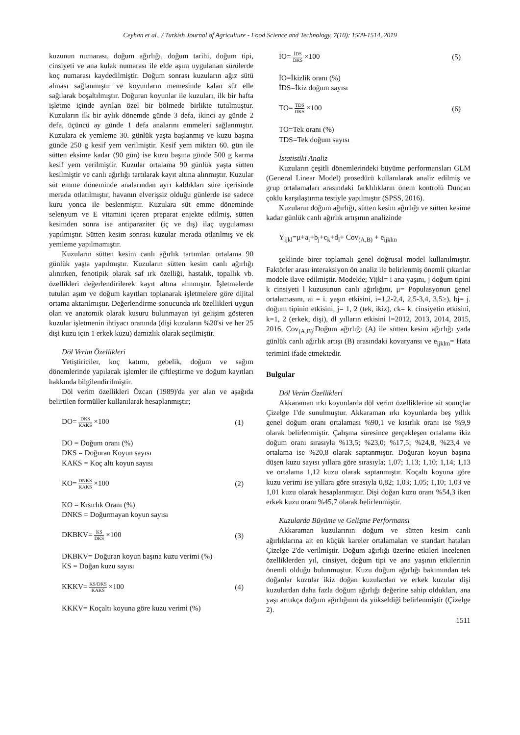Ceyhan et al., / Turkish Journal of Agriculture - Food Science and Technology, 7(10): 1509-1514, 2019
kuzunun numarası, doğum ağırlığı, doğum tarihi, doğum tipi, cinsiyeti ve ana kulak numarası ile elde aşım uygulanan sürülerde koç numarası kaydedilmiştir. Doğum sonrası kuzuların ağız sütü alması sağlanmıştır ve koyunların memesinde kalan süt elle sağılarak boşaltılmıştır. Doğuran koyunlar ile kuzuları, ilk bir hafta işletme içinde ayrılan özel bir bölmede birlikte tutulmuştur. Kuzuların ilk bir aylık dönemde günde 3 defa, ikinci ay günde 2 defa, üçüncü ay günde 1 defa analarını emmeleri sağlanmıştır. Kuzulara ek yemleme 30. günlük yaşta başlanmış ve kuzu başına günde 250 g kesif yem verilmiştir. Kesif yem miktarı 60. gün ile sütten eksime kadar (90 gün) ise kuzu başına günde 500 g karma kesif yem verilmiştir. Kuzular ortalama 90 günlük yaşta sütten kesilmiştir ve canlı ağırlığı tartılarak kayıt altına alınmıştır. Kuzular süt emme döneminde analarından ayrı kaldıkları süre içerisinde merada otlatılmıştır, havanın elverişsiz olduğu günlerde ise sadece kuru yonca ile beslenmiştir. Kuzulara süt emme döneminde selenyum ve E vitamini içeren preparat enjekte edilmiş, sütten kesimden sonra ise antiparaziter (iç ve dış) ilaç uygulaması yapılmıştır. Sütten kesim sonrası kuzular merada otlatılmış ve ek yemleme yapılmamıştır.
Kuzuların sütten kesim canlı ağırlık tartımları ortalama 90 günlük yaşta yapılmıştır. Kuzuların sütten kesim canlı ağırlığı alınırken, fenotipik olarak saf ırk özelliği, hastalık, topallık vb. özellikleri değerlendirilerek kayıt altına alınmıştır. İşletmelerde tutulan aşım ve doğum kayıtları toplanarak işletmelere göre dijital ortama aktarılmıştır. Değerlendirme sonucunda ırk özellikleri uygun olan ve anatomik olarak kusuru bulunmayan iyi gelişim gösteren kuzular işletmenin ihtiyacı oranında (dişi kuzuların %20'si ve her 25 dişi kuzu için 1 erkek kuzu) damızlık olarak seçilmiştir.
Döl Verim Özellikleri
Yetiştiriciler, koç katımı, gebelik, doğum ve sağım dönemlerinde yapılacak işlemler ile çiftleştirme ve doğum kayıtları hakkında bilgilendirilmiştir.
Döl verim özellikleri Özcan (1989)'da yer alan ve aşağıda belirtilen formüller kullanılarak hesaplanmıştır;
DO= DKS KAKS ×100 (1)
DO = Doğum oranı (%)
DKS = Doğuran Koyun sayısı
KAKS = Koç altı koyun sayısı
KO= DNKS KAKS ×100 (2)
KO = Kısırlık Oranı (%)
DNKS = Doğurmayan koyun sayısı
DKBKV= KS DKS ×100 (3)
DKBKV= Doğuran koyun başına kuzu verimi (%)
KS = Doğan kuzu sayısı
KKKV= KS/DKS KAKS ×100 (4)
KKKV= Koçaltı koyuna göre kuzu verimi (%)
İO= İDS DKS ×100 (5)
İO=İkizlik oranı (%)
İDS=İkiz doğum sayısı
TO= TDS DKS ×100 (6)
TO=Tek oranı (%)
TDS=Tek doğum sayısı
İstatistiki Analiz
Kuzuların çeşitli dönemlerindeki büyüme performansları GLM (General Linear Model) prosedürü kullanılarak analiz edilmiş ve grup ortalamaları arasındaki farklılıkların önem kontrolü Duncan çoklu karşılaştırma testiyle yapılmıştır (SPSS, 2016).
Kuzuların doğum ağırlığı, sütten kesim ağırlığı ve sütten kesime kadar günlük canlı ağırlık artışının analizinde
Y<sub>ijkl</sub>=μ+a<sub>i</sub>+b<sub>j</sub>+c<sub>k</sub>+d<sub>l</sub>+ Cov<sub>(A,B)</sub> + e<sub>ijklm</sub>
şeklinde birer toplamalı genel doğrusal model kullanılmıştır. Faktörler arası interaksiyon ön analiz ile belirlenmiş önemli çıkanlar modele ilave edilmiştir. Modelde; Yijkl= i ana yaşını, j doğum tipini k cinsiyeti l kuzusunun canlı ağırlığını, μ= Populasyonun genel ortalamasını, ai = i. yaşın etkisini, i=1,2-2,4, 2,5-3,4, 3,5≥), bj= j. doğum tipinin etkisini, j= 1, 2 (tek, ikiz), ck= k. cinsiyetin etkisini, k=1, 2 (erkek, dişi), dl yılların etkisini l=2012, 2013, 2014, 2015, 2016, Cov<sub>(A,B)</sub>:Doğum ağırlığı (A) ile sütten kesim ağırlığı yada günlük canlı ağırlık artışı (B) arasındaki kovaryansı ve e<sub>ijklm</sub>= Hata terimini ifade etmektedir.
Bulgular
Döl Verim Özellikleri
Akkaraman ırkı koyunlarda döl verim özelliklerine ait sonuçlar Çizelge 1'de sunulmuştur. Akkaraman ırkı koyunlarda beş yıllık genel doğum oranı ortalaması %90,1 ve kısırlık oranı ise %9,9 olarak belirlenmiştir. Çalışma süresince gerçekleşen ortalama ikiz doğum oranı sırasıyla %13,5; %23,0; %17,5; %24,8, %23,4 ve ortalama ise %20,8 olarak saptanmıştır. Doğuran koyun başına düşen kuzu sayısı yıllara göre sırasıyla; 1,07; 1,13; 1,10; 1,14; 1,13 ve ortalama 1,12 kuzu olarak saptanmıştır. Koçaltı koyuna göre kuzu verimi ise yıllara göre sırasıyla 0,82; 1,03; 1,05; 1,10; 1,03 ve 1,01 kuzu olarak hesaplanmıştır. Dişi doğan kuzu oranı %54,3 iken erkek kuzu oranı %45,7 olarak belirlenmiştir.
Kuzularda Büyüme ve Gelişme Performansı
Akkaraman kuzularının doğum ve sütten kesim canlı ağırlıklarına ait en küçük kareler ortalamaları ve standart hataları Çizelge 2'de verilmiştir. Doğum ağırlığı üzerine etkileri incelenen özelliklerden yıl, cinsiyet, doğum tipi ve ana yaşının etkilerinin önemli olduğu bulunmuştur. Kuzu doğum ağırlığı bakımından tek doğanlar kuzular ikiz doğan kuzulardan ve erkek kuzular dişi kuzulardan daha fazla doğum ağırlığı değerine sahip oldukları, ana yaşı arttıkça doğum ağırlığının da yükseldiği belirlenmiştir (Çizelge 2).
1511